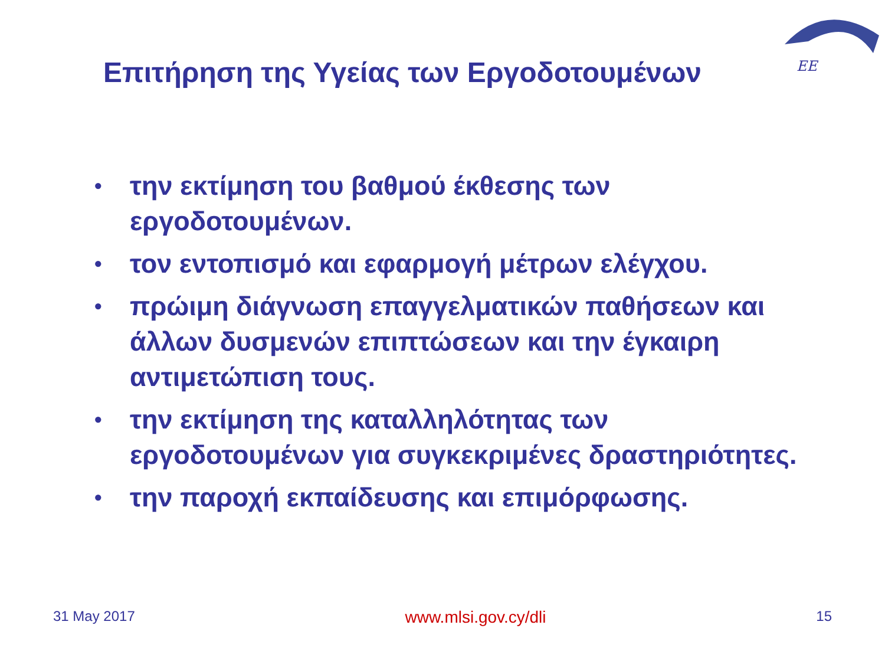ΕΕ
Επιτήρηση της Υγείας των Εργοδοτουμένων
• την εκτίμηση του βαθμού έκθεσης των εργοδοτουμένων.
• τον εντοπισμό και εφαρμογή μέτρων ελέγχου.
• πρώιμη διάγνωση επαγγελματικών παθήσεων και άλλων δυσμενών επιπτώσεων και την έγκαιρη αντιμετώπιση τους.
• την εκτίμηση της καταλληλότητας των εργοδοτουμένων για συγκεκριμένες δραστηριότητες.
• την παροχή εκπαίδευσης και επιμόρφωσης.
31 May 2017 www.mlsi.gov.cy/dli 15